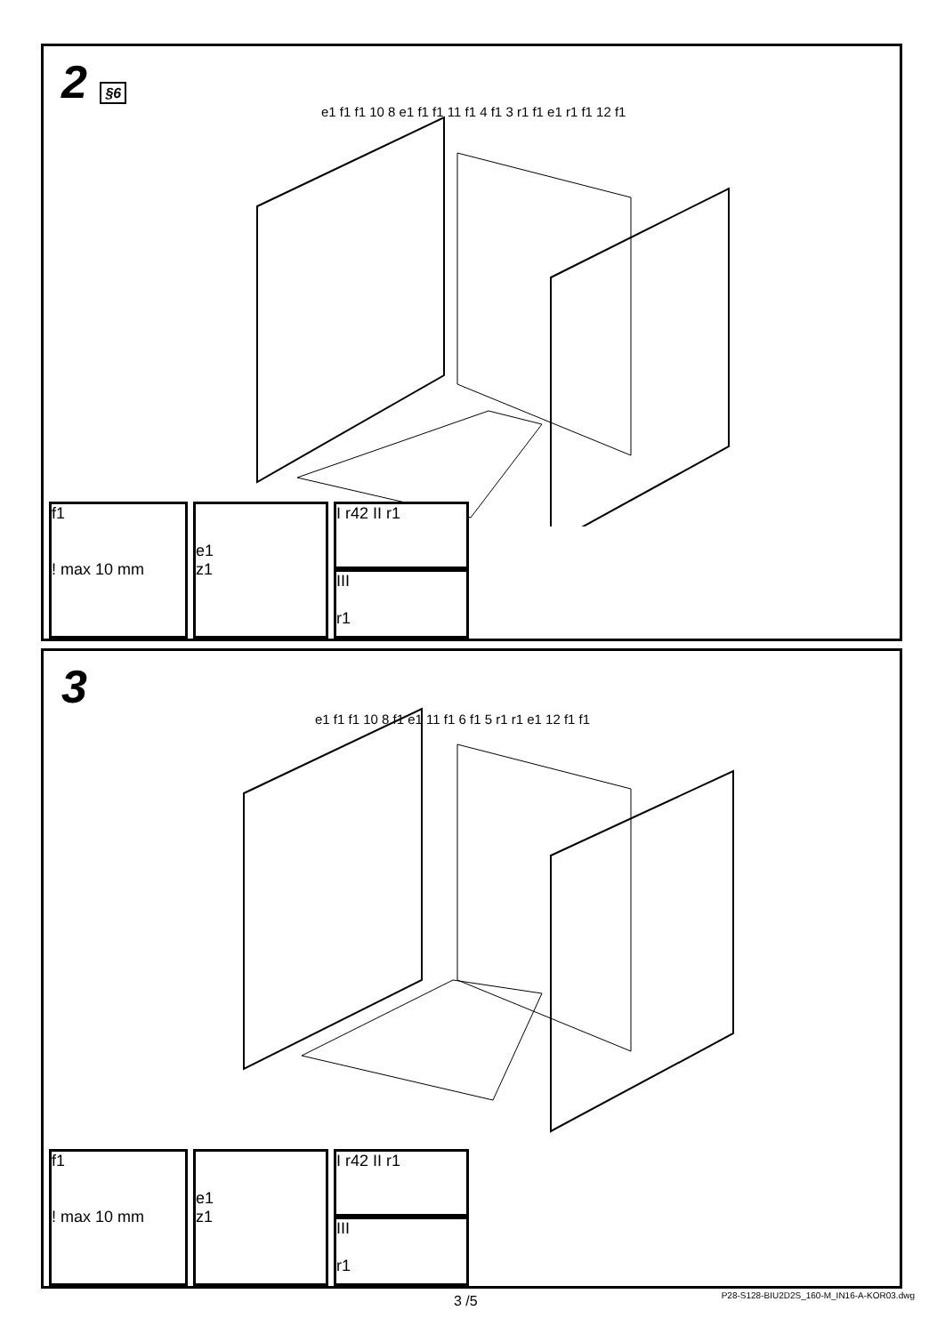2 §6
e1 f1 f1 10 8 e1 f1 f1 11 f1 4 f1 3 r1 f1 e1 r1 f1 12 f1
f1
! max 10 mm
e1
z1
I r42 II r1
III
r1
3
e1 f1 f1 10 8 f1 e1 11 f1 6 f1 5 r1 r1 e1 12 f1 f1
f1
! max 10 mm
e1
z1
I r42 II r1
III
r1
3 /5
P28-S128-BIU2D2S_160-M_IN16-A-KOR03.dwg